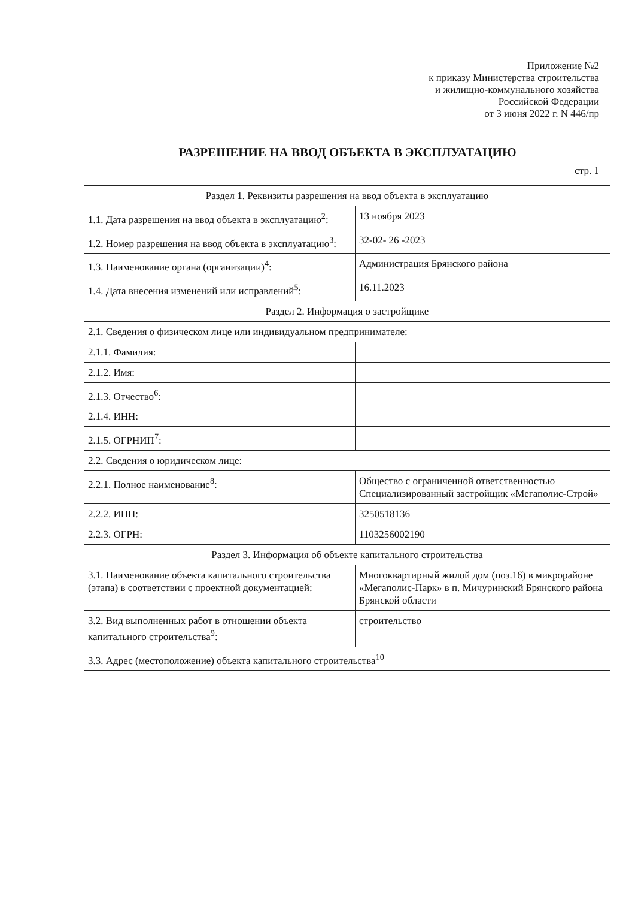Приложение №2
к приказу Министерства строительства
и жилищно-коммунального хозяйства
Российской Федерации
от 3 июня 2022 г. N 446/пр
РАЗРЕШЕНИЕ НА ВВОД ОБЪЕКТА В ЭКСПЛУАТАЦИЮ
стр. 1
| Раздел 1. Реквизиты разрешения на ввод объекта в эксплуатацию | |
| 1.1. Дата разрешения на ввод объекта в эксплуатацию<sup>2</sup>: | 13 ноября 2023 |
| 1.2. Номер разрешения на ввод объекта в эксплуатацию<sup>3</sup>: | 32-02- 26 -2023 |
| 1.3. Наименование органа (организации)<sup>4</sup>: | Администрация Брянского района |
| 1.4. Дата внесения изменений или исправлений<sup>5</sup>: | 16.11.2023 |
| Раздел 2. Информация о застройщике | |
| 2.1. Сведения о физическом лице или индивидуальном предпринимателе: | |
| 2.1.1. Фамилия: | |
| 2.1.2. Имя: | |
| 2.1.3. Отчество<sup>6</sup>: | |
| 2.1.4. ИНН: | |
| 2.1.5. ОГРНИП<sup>7</sup>: | |
| 2.2. Сведения о юридическом лице: | |
| 2.2.1. Полное наименование<sup>8</sup>: | Общество с ограниченной ответственностью Специализированный застройщик «Мегаполис-Строй» |
| 2.2.2. ИНН: | 3250518136 |
| 2.2.3. ОГРН: | 1103256002190 |
| Раздел 3. Информация об объекте капитального строительства | |
| 3.1. Наименование объекта капитального строительства (этапа) в соответствии с проектной документацией: | Многоквартирный жилой дом (поз.16) в микрорайоне «Мегаполис-Парк» в п. Мичуринский Брянского района Брянской области |
| 3.2. Вид выполненных работ в отношении объекта капитального строительства<sup>9</sup>: | строительство |
| 3.3. Адрес (местоположение) объекта капитального строительства<sup>10</sup> | |